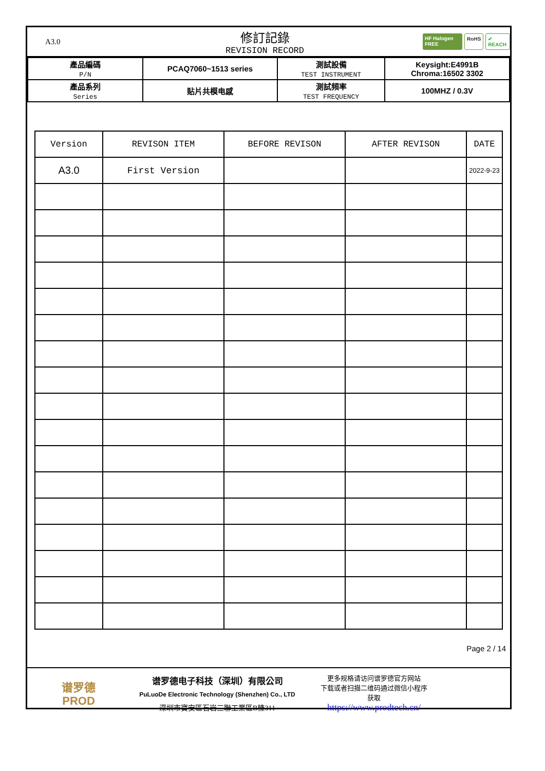A3.0
修訂記錄
REVISION RECORD
HF Halogen FREE RoHS ✔ REACH
| 產品編碼 P/N | PCAQ7060~1513 series | 測試設備 TEST INSTRUMENT | Keysight:E4991B Chroma:16502 3302 |
| 產品系列 Series | 贴片共模电感 | 測試頻率 TEST FREQUENCY | 100MHZ / 0.3V |
| Version | REVISON ITEM | BEFORE REVISON | AFTER REVISON | DATE |
| --- | --- | --- | --- | --- |
| A3.0 | First Version | | | 2022-9-23 |
Page 2 / 14
谱罗德
PROD
谱罗德电子科技（深圳）有限公司
PuLuoDe Electronic Technology (Shenzhen) Co., LTD
深圳市寶安區石岩三聯工業區B棟311
更多规格请访问谱罗德官方网站
下载或者扫描二维码通过微信小程序
获取
https://www.prodtech.cn/